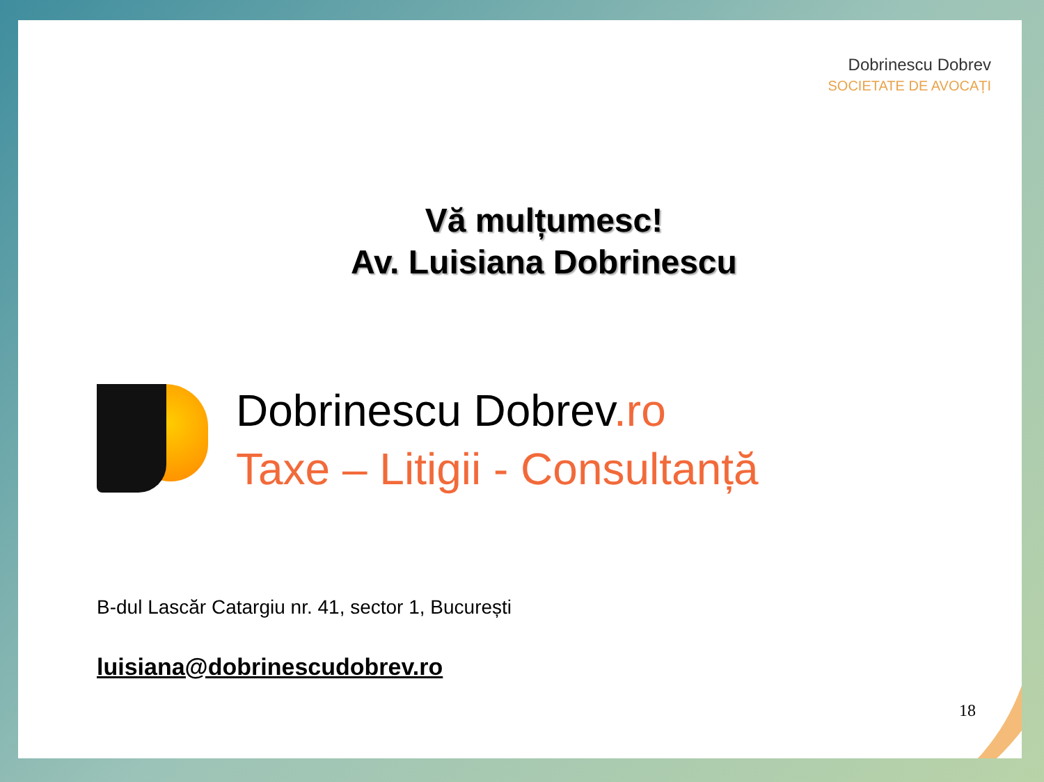Dobrinescu Dobrev
SOCIETATE DE AVOCAȚI
Vă mulțumesc!
Av. Luisiana Dobrinescu
Dobrinescu Dobrev.ro
Taxe – Litigii - Consultanță
B-dul Lascăr Catargiu nr. 41, sector 1, București
luisiana@dobrinescudobrev.ro
18